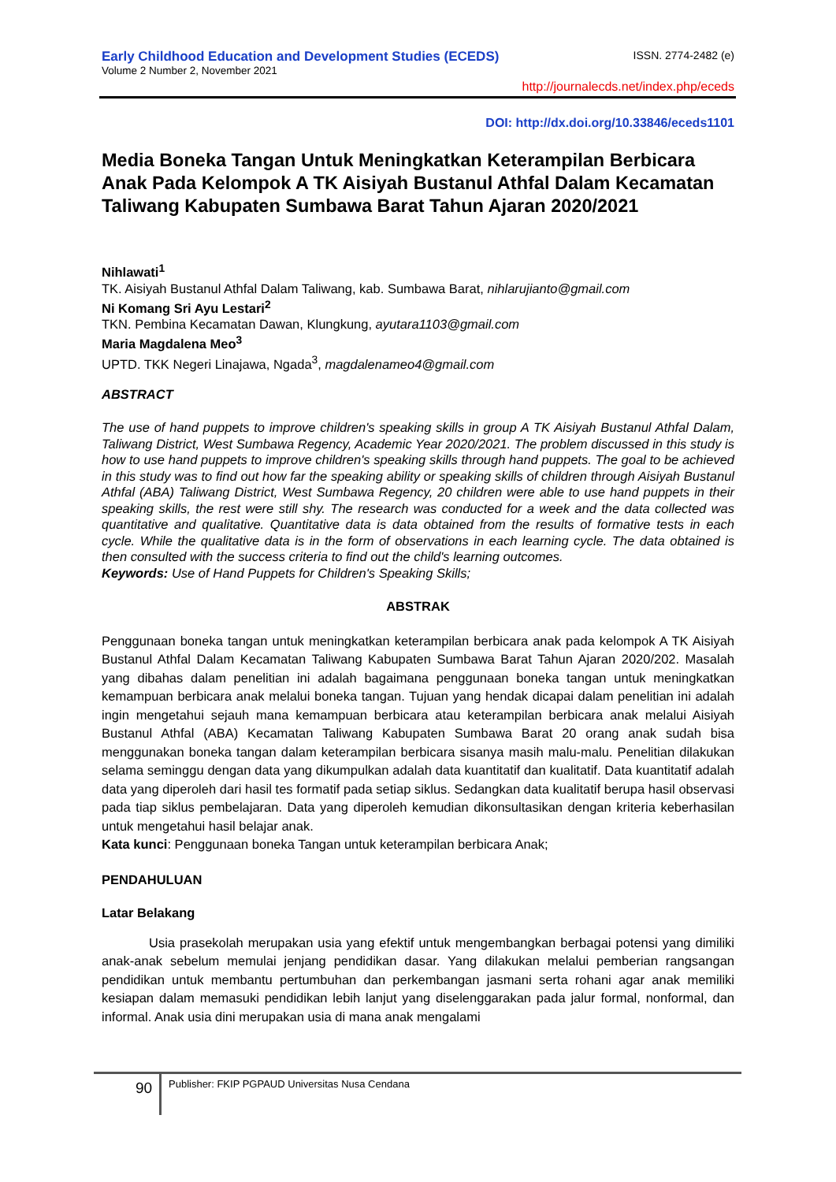Early Childhood Education and Development Studies (ECEDS) ISSN. 2774-2482 (e)
Volume 2 Number 2, November 2021
http://journalecds.net/index.php/eceds
DOI: http://dx.doi.org/10.33846/eceds1101
Media Boneka Tangan Untuk Meningkatkan Keterampilan Berbicara Anak Pada Kelompok A TK Aisiyah Bustanul Athfal Dalam Kecamatan Taliwang Kabupaten Sumbawa Barat Tahun Ajaran 2020/2021
Nihlawati<sup>1</sup>
TK. Aisiyah Bustanul Athfal Dalam Taliwang, kab. Sumbawa Barat, nihlarujianto@gmail.com
Ni Komang Sri Ayu Lestari<sup>2</sup>
TKN. Pembina Kecamatan Dawan, Klungkung, ayutara1103@gmail.com
Maria Magdalena Meo<sup>3</sup>
UPTD. TKK Negeri Linajawa, Ngada<sup>3</sup>, magdalenameo4@gmail.com
ABSTRACT
The use of hand puppets to improve children's speaking skills in group A TK Aisiyah Bustanul Athfal Dalam, Taliwang District, West Sumbawa Regency, Academic Year 2020/2021. The problem discussed in this study is how to use hand puppets to improve children's speaking skills through hand puppets. The goal to be achieved in this study was to find out how far the speaking ability or speaking skills of children through Aisiyah Bustanul Athfal (ABA) Taliwang District, West Sumbawa Regency, 20 children were able to use hand puppets in their speaking skills, the rest were still shy. The research was conducted for a week and the data collected was quantitative and qualitative. Quantitative data is data obtained from the results of formative tests in each cycle. While the qualitative data is in the form of observations in each learning cycle. The data obtained is then consulted with the success criteria to find out the child's learning outcomes.
Keywords: Use of Hand Puppets for Children's Speaking Skills;
ABSTRAK
Penggunaan boneka tangan untuk meningkatkan keterampilan berbicara anak pada kelompok A TK Aisiyah Bustanul Athfal Dalam Kecamatan Taliwang Kabupaten Sumbawa Barat Tahun Ajaran 2020/202. Masalah yang dibahas dalam penelitian ini adalah bagaimana penggunaan boneka tangan untuk meningkatkan kemampuan berbicara anak melalui boneka tangan. Tujuan yang hendak dicapai dalam penelitian ini adalah ingin mengetahui sejauh mana kemampuan berbicara atau keterampilan berbicara anak melalui Aisiyah Bustanul Athfal (ABA) Kecamatan Taliwang Kabupaten Sumbawa Barat 20 orang anak sudah bisa menggunakan boneka tangan dalam keterampilan berbicara sisanya masih malu-malu. Penelitian dilakukan selama seminggu dengan data yang dikumpulkan adalah data kuantitatif dan kualitatif. Data kuantitatif adalah data yang diperoleh dari hasil tes formatif pada setiap siklus. Sedangkan data kualitatif berupa hasil observasi pada tiap siklus pembelajaran. Data yang diperoleh kemudian dikonsultasikan dengan kriteria keberhasilan untuk mengetahui hasil belajar anak.
Kata kunci: Penggunaan boneka Tangan untuk keterampilan berbicara Anak;
PENDAHULUAN
Latar Belakang
Usia prasekolah merupakan usia yang efektif untuk mengembangkan berbagai potensi yang dimiliki anak-anak sebelum memulai jenjang pendidikan dasar. Yang dilakukan melalui pemberian rangsangan pendidikan untuk membantu pertumbuhan dan perkembangan jasmani serta rohani agar anak memiliki kesiapan dalam memasuki pendidikan lebih lanjut yang diselenggarakan pada jalur formal, nonformal, dan informal. Anak usia dini merupakan usia di mana anak mengalami
90
Publisher: FKIP PGPAUD Universitas Nusa Cendana